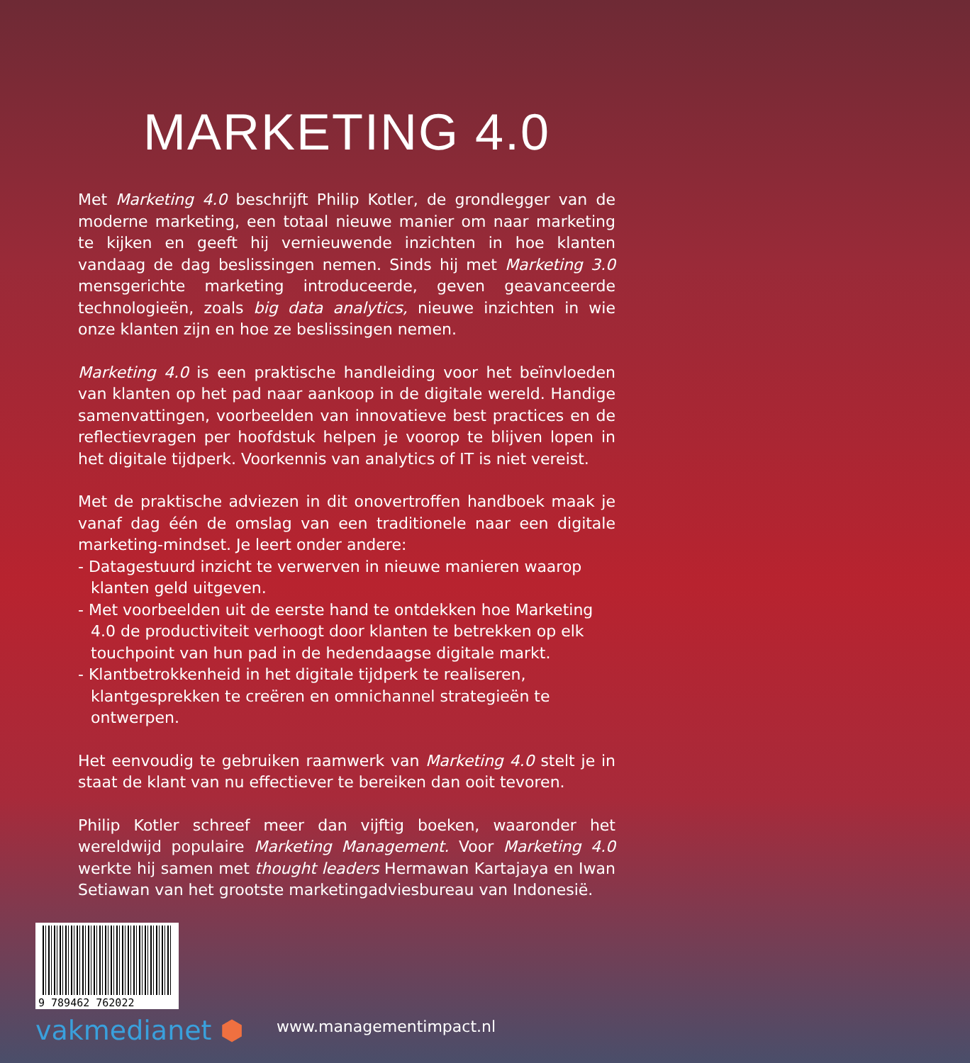MARKETING 4.0
Met Marketing 4.0 beschrijft Philip Kotler, de grondlegger van de moderne marketing, een totaal nieuwe manier om naar marketing te kijken en geeft hij vernieuwende inzichten in hoe klanten vandaag de dag beslissingen nemen. Sinds hij met Marketing 3.0 mensgerichte marketing introduceerde, geven geavanceerde technologieën, zoals big data analytics, nieuwe inzichten in wie onze klanten zijn en hoe ze beslissingen nemen.
Marketing 4.0 is een praktische handleiding voor het beïnvloeden van klanten op het pad naar aankoop in de digitale wereld. Handige samenvattingen, voorbeelden van innovatieve best practices en de reflectievragen per hoofdstuk helpen je voorop te blijven lopen in het digitale tijdperk. Voorkennis van analytics of IT is niet vereist.
Met de praktische adviezen in dit onovertroffen handboek maak je vanaf dag één de omslag van een traditionele naar een digitale marketing-mindset. Je leert onder andere:
- Datagestuurd inzicht te verwerven in nieuwe manieren waarop klanten geld uitgeven.
- Met voorbeelden uit de eerste hand te ontdekken hoe Marketing 4.0 de productiviteit verhoogt door klanten te betrekken op elk touchpoint van hun pad in de hedendaagse digitale markt.
- Klantbetrokkenheid in het digitale tijdperk te realiseren, klantgesprekken te creëren en omnichannel strategieën te ontwerpen.
Het eenvoudig te gebruiken raamwerk van Marketing 4.0 stelt je in staat de klant van nu effectiever te bereiken dan ooit tevoren.
Philip Kotler schreef meer dan vijftig boeken, waaronder het wereldwijd populaire Marketing Management. Voor Marketing 4.0 werkte hij samen met thought leaders Hermawan Kartajaya en Iwan Setiawan van het grootste marketingadviesbureau van Indonesië.
9 789462 762022
vakmedianet ⬢
www.managementimpact.nl